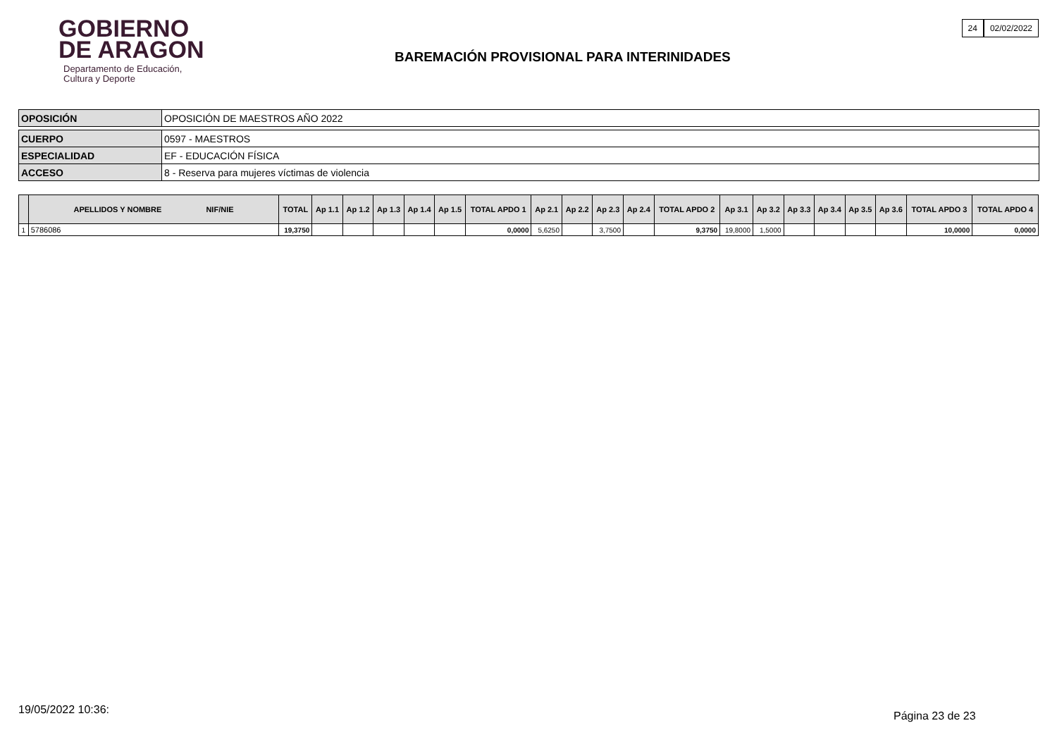GOBIERNO
DE ARAGON
Departamento de Educación,
Cultura y Deporte
24 02/02/2022
BAREMACIÓN PROVISIONAL PARA INTERINIDADES
| OPOSICIÓN | OPOSICIÓN DE MAESTROS AÑO 2022 |
| CUERPO | 0597 - MAESTROS |
| ESPECIALIDAD | EF - EDUCACIÓN FÍSICA |
| ACCESO | 8 - Reserva para mujeres víctimas de violencia |
| | APELLIDOS Y NOMBRE NIF/NIE | TOTAL | Ap 1.1 | Ap 1.2 | Ap 1.3 | Ap 1.4 | Ap 1.5 | TOTAL APDO 1 | Ap 2.1 | Ap 2.2 | Ap 2.3 | Ap 2.4 | TOTAL APDO 2 | Ap 3.1 | Ap 3.2 | Ap 3.3 | Ap 3.4 | Ap 3.5 | Ap 3.6 | TOTAL APDO 3 | TOTAL APDO 4 |
| --- | --- | --- | --- | --- | --- | --- | --- | --- | --- | --- | --- | --- | --- | --- | --- | --- | --- | --- | --- | --- | --- |
| 1 | 5786086 | 19,3750 | | | | | | 0,0000 | 5,6250 | | 3,7500 | | 9,3750 | 19,8000 | 1,5000 | | | | | 10,0000 | 0,0000 |
19/05/2022 10:36: Página 23 de 23